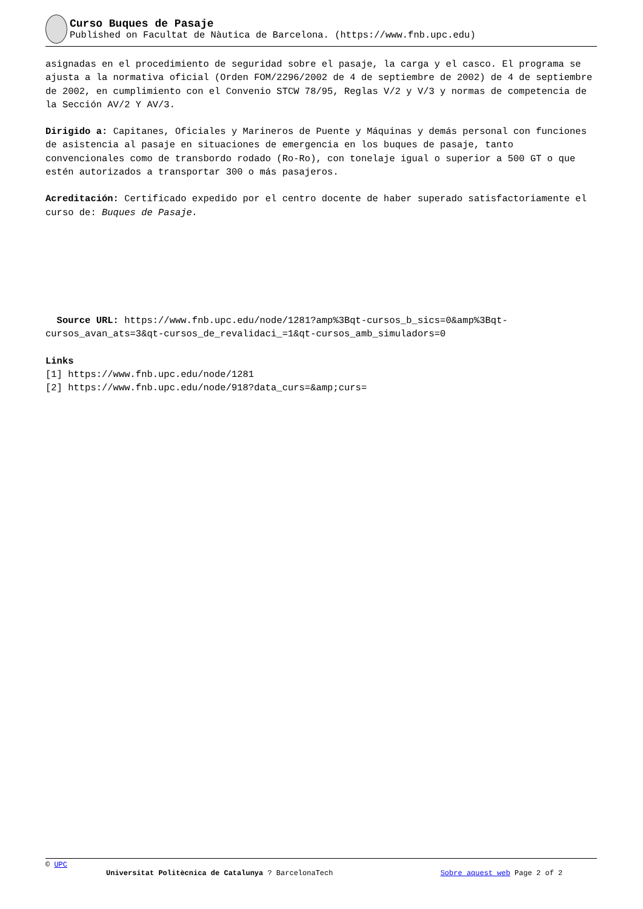Curso Buques de Pasaje
Published on Facultat de Nàutica de Barcelona. (https://www.fnb.upc.edu)
asignadas en el procedimiento de seguridad sobre el pasaje, la carga y el casco. El programa se ajusta a la normativa oficial (Orden FOM/2296/2002 de 4 de septiembre de 2002) de 4 de septiembre de 2002, en cumplimiento con el Convenio STCW 78/95, Reglas V/2 y V/3 y normas de competencia de la Sección AV/2 Y AV/3.
Dirigido a: Capitanes, Oficiales y Marineros de Puente y Máquinas y demás personal con funciones de asistencia al pasaje en situaciones de emergencia en los buques de pasaje, tanto convencionales como de transbordo rodado (Ro-Ro), con tonelaje igual o superior a 500 GT o que estén autorizados a transportar 300 o más pasajeros.
Acreditación: Certificado expedido por el centro docente de haber superado satisfactoriamente el curso de: Buques de Pasaje.
Source URL: https://www.fnb.upc.edu/node/1281?amp%3Bqt-cursos_b_sics=0&amp%3Bqt-cursos_avan_ats=3&qt-cursos_de_revalidaci_=1&qt-cursos_amb_simuladors=0
Links
[1] https://www.fnb.upc.edu/node/1281
[2] https://www.fnb.upc.edu/node/918?data_curs=&amp;curs=
© UPC
Universitat Politècnica de Catalunya ? BarcelonaTech Sobre aquest web Page 2 of 2